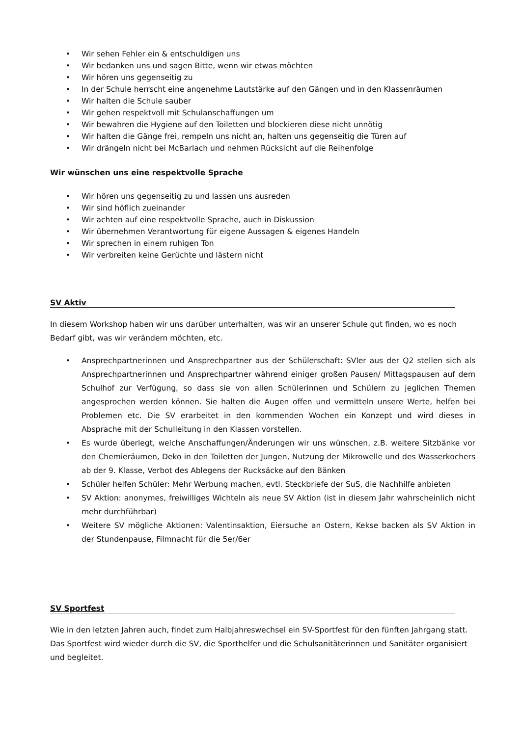• Wir sehen Fehler ein & entschuldigen uns
• Wir bedanken uns und sagen Bitte, wenn wir etwas möchten
• Wir hören uns gegenseitig zu
• In der Schule herrscht eine angenehme Lautstärke auf den Gängen und in den Klassenräumen
• Wir halten die Schule sauber
• Wir gehen respektvoll mit Schulanschaffungen um
• Wir bewahren die Hygiene auf den Toiletten und blockieren diese nicht unnötig
• Wir halten die Gänge frei, rempeln uns nicht an, halten uns gegenseitig die Türen auf
• Wir drängeln nicht bei McBarlach und nehmen Rücksicht auf die Reihenfolge
Wir wünschen uns eine respektvolle Sprache
• Wir hören uns gegenseitig zu und lassen uns ausreden
• Wir sind höflich zueinander
• Wir achten auf eine respektvolle Sprache, auch in Diskussion
• Wir übernehmen Verantwortung für eigene Aussagen & eigenes Handeln
• Wir sprechen in einem ruhigen Ton
• Wir verbreiten keine Gerüchte und lästern nicht
SV Aktiv
In diesem Workshop haben wir uns darüber unterhalten, was wir an unserer Schule gut finden, wo es noch Bedarf gibt, was wir verändern möchten, etc.
• Ansprechpartnerinnen und Ansprechpartner aus der Schülerschaft: SVler aus der Q2 stellen sich als Ansprechpartnerinnen und Ansprechpartner während einiger großen Pausen/ Mittagspausen auf dem Schulhof zur Verfügung, so dass sie von allen Schülerinnen und Schülern zu jeglichen Themen angesprochen werden können. Sie halten die Augen offen und vermitteln unsere Werte, helfen bei Problemen etc. Die SV erarbeitet in den kommenden Wochen ein Konzept und wird dieses in Absprache mit der Schulleitung in den Klassen vorstellen.
• Es wurde überlegt, welche Anschaffungen/Änderungen wir uns wünschen, z.B. weitere Sitzbänke vor den Chemieräumen, Deko in den Toiletten der Jungen, Nutzung der Mikrowelle und des Wasserkochers ab der 9. Klasse, Verbot des Ablegens der Rucksäcke auf den Bänken
• Schüler helfen Schüler: Mehr Werbung machen, evtl. Steckbriefe der SuS, die Nachhilfe anbieten
• SV Aktion: anonymes, freiwilliges Wichteln als neue SV Aktion (ist in diesem Jahr wahrscheinlich nicht mehr durchführbar)
• Weitere SV mögliche Aktionen: Valentinsaktion, Eiersuche an Ostern, Kekse backen als SV Aktion in der Stundenpause, Filmnacht für die 5er/6er
SV Sportfest
Wie in den letzten Jahren auch, findet zum Halbjahreswechsel ein SV-Sportfest für den fünften Jahrgang statt. Das Sportfest wird wieder durch die SV, die Sporthelfer und die Schulsanitäterinnen und Sanitäter organisiert und begleitet.